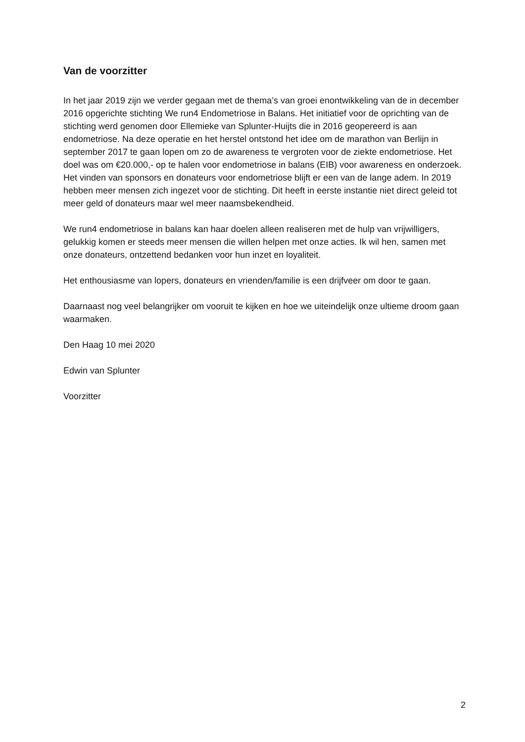Van de voorzitter
In het jaar 2019 zijn we verder gegaan met de thema’s van groei enontwikkeling van de in december 2016 opgerichte stichting We run4 Endometriose in Balans. Het initiatief voor de oprichting van de stichting werd genomen door Ellemieke van Splunter-Huijts die in 2016 geopereerd is aan endometriose. Na deze operatie en het herstel ontstond het idee om de marathon van Berlijn in september 2017 te gaan lopen om zo de awareness te vergroten voor de ziekte endometriose. Het doel was om €20.000,- op te halen voor endometriose in balans (EIB) voor awareness en onderzoek.
Het vinden van sponsors en donateurs voor endometriose blijft er een van de lange adem. In 2019 hebben meer mensen zich ingezet voor de stichting. Dit heeft in eerste instantie niet direct geleid tot meer geld of donateurs maar wel meer naamsbekendheid.
We run4 endometriose in balans kan haar doelen alleen realiseren met de hulp van vrijwilligers, gelukkig komen er steeds meer mensen die willen helpen met onze acties. Ik wil hen, samen met onze donateurs, ontzettend bedanken voor hun inzet en loyaliteit.
Het enthousiasme van lopers, donateurs en vrienden/familie is een drijfveer om door te gaan.
Daarnaast nog veel belangrijker om vooruit te kijken en hoe we uiteindelijk onze ultieme droom gaan waarmaken.
Den Haag 10 mei 2020
Edwin van Splunter
Voorzitter
2